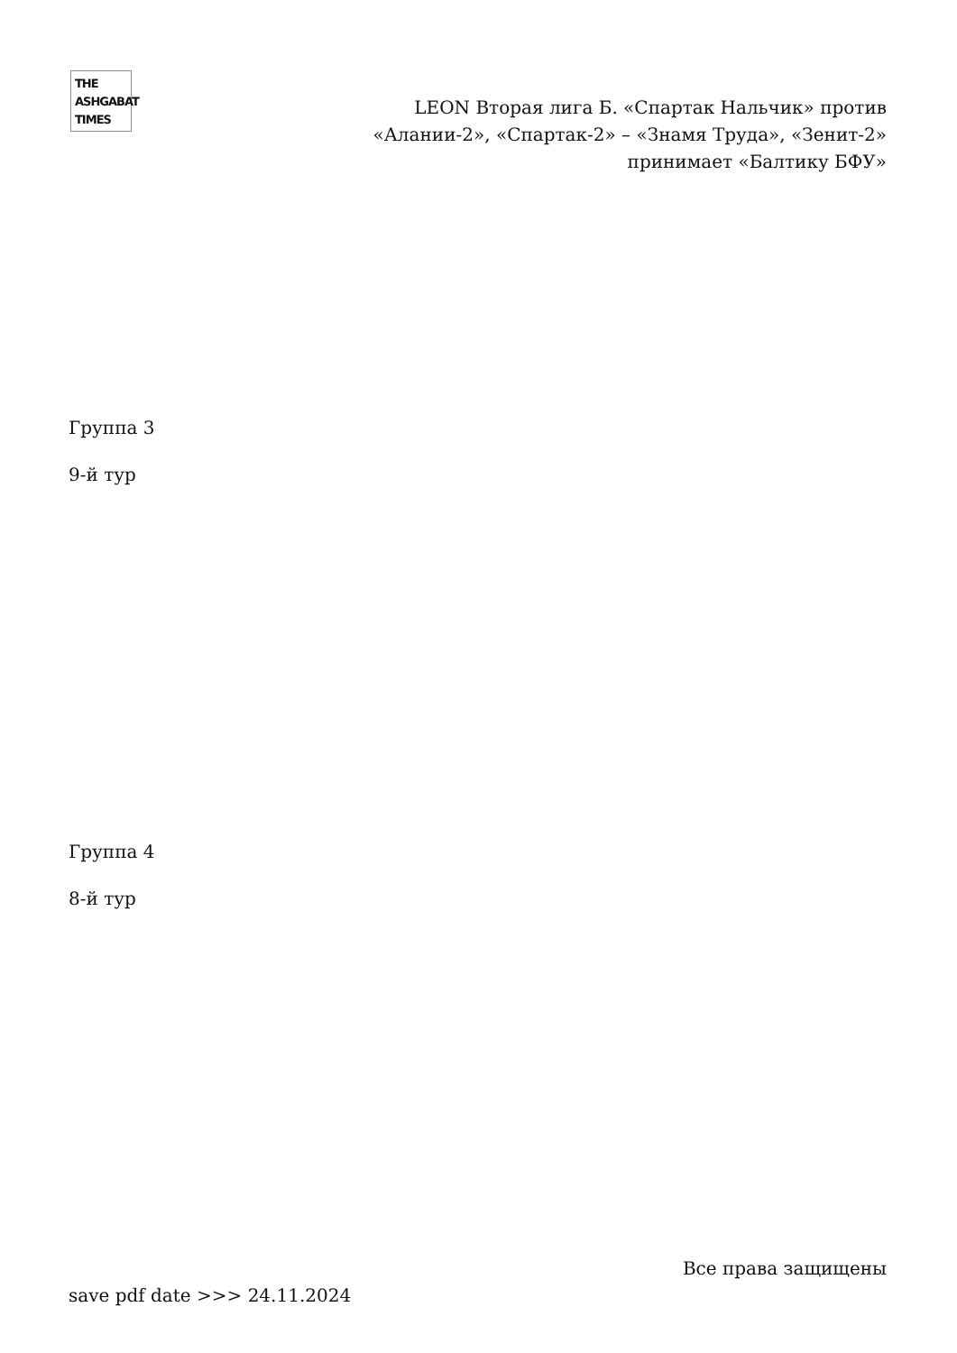THE
ASHGABAT
TIMES
LEON Вторая лига Б. «Спартак Нальчик» против «Алании-2», «Спартак-2» – «Знамя Труда», «Зенит-2» принимает «Балтику БФУ»
Группа 3
9-й тур
Группа 4
8-й тур
Все права защищены
save pdf date >>> 24.11.2024